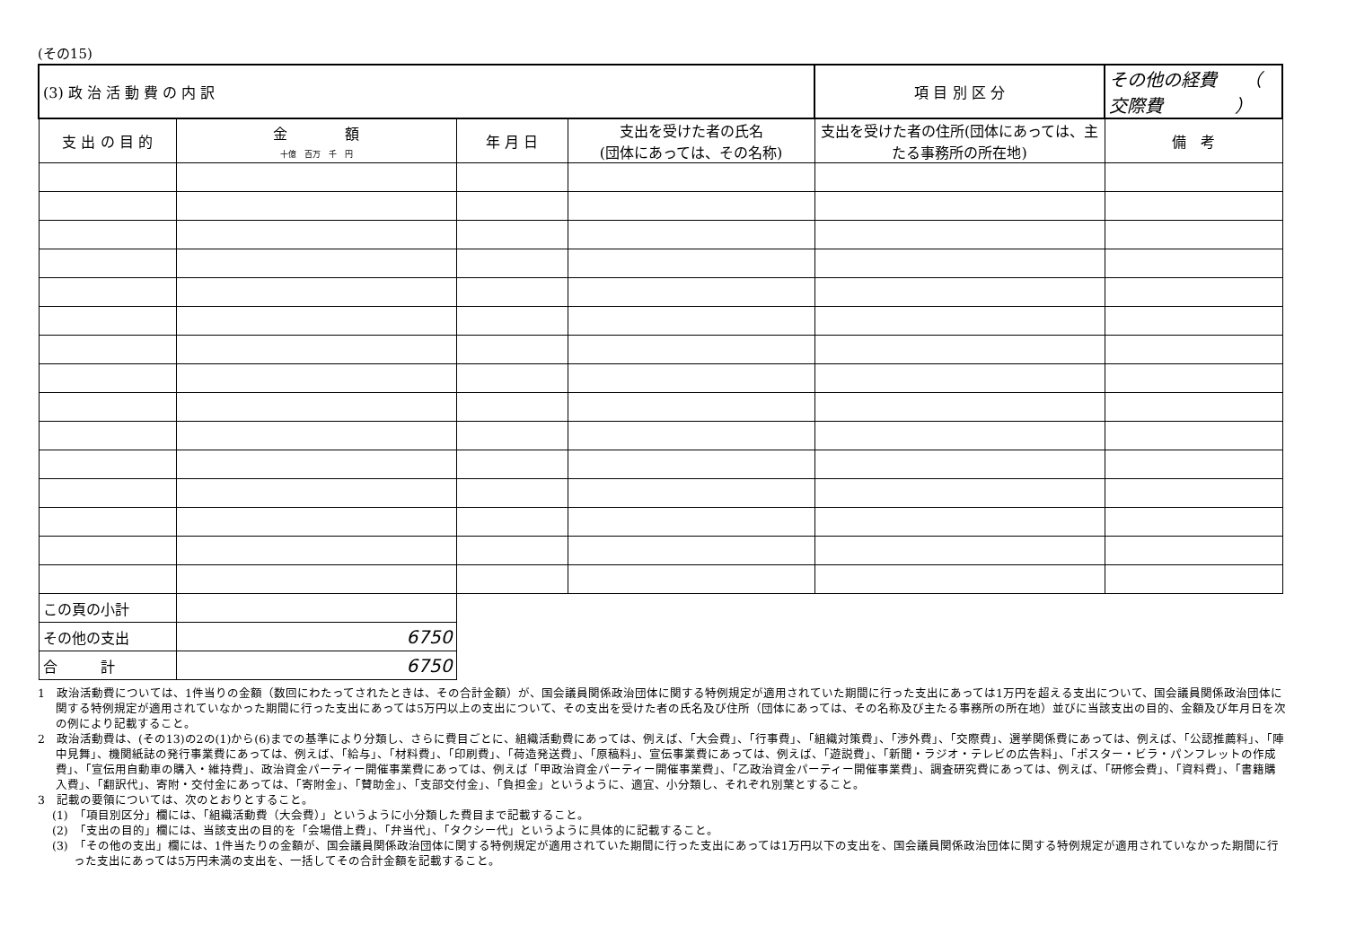(その15)
| (3) 政 治 活 動 費 の 内 訳 | | | | 項 目 別 区 分 | その他の経費 （ 交際費 ） |
| 支 出 の 目 的 | 金 額 十億 百万 千 円 | 年 月 日 | 支出を受けた者の氏名 (団体にあっては、その名称) | 支出を受けた者の住所(団体にあっては、主たる事務所の所在地) | 備 考 |
| この頁の小計 | | | | | |
| その他の支出 | 6750 | | | | |
| 合 計 | 6750 | | | | |
1　政治活動費については、1件当りの金額（数回にわたってされたときは、その合計金額）が、国会議員関係政治団体に関する特例規定が適用されていた期間に行った支出にあっては1万円を超える支出について、国会議員関係政治団体に関する特例規定が適用されていなかった期間に行った支出にあっては5万円以上の支出について、その支出を受けた者の氏名及び住所（団体にあっては、その名称及び主たる事務所の所在地）並びに当該支出の目的、金額及び年月日を次の例により記載すること。
2　政治活動費は、(その13)の2の(1)から(6)までの基準により分類し、さらに費目ごとに、組織活動費にあっては、例えば、「大会費」、「行事費」、「組織対策費」、「渉外費」、「交際費」、選挙関係費にあっては、例えば、「公認推薦料」、「陣中見舞」、機関紙誌の発行事業費にあっては、例えば、「給与」、「材料費」、「印刷費」、「荷造発送費」、「原稿料」、宣伝事業費にあっては、例えば、「遊説費」、「新聞・ラジオ・テレビの広告料」、「ポスター・ビラ・パンフレットの作成費」、「宣伝用自動車の購入・維持費」、政治資金パーティー開催事業費にあっては、例えば「甲政治資金パーティー開催事業費」、「乙政治資金パーティー開催事業費」、調査研究費にあっては、例えば、「研修会費」、「資料費」、「書籍購入費」、「翻訳代」、寄附・交付金にあっては、「寄附金」、「賛助金」、「支部交付金」、「負担金」というように、適宜、小分類し、それぞれ別葉とすること。
3　記載の要領については、次のとおりとすること。
(1)　「項目別区分」欄には、「組織活動費（大会費）」というように小分類した費目まで記載すること。
(2)　「支出の目的」欄には、当該支出の目的を「会場借上費」、「弁当代」、「タクシー代」というように具体的に記載すること。
(3)　「その他の支出」欄には、1件当たりの金額が、国会議員関係政治団体に関する特例規定が適用されていた期間に行った支出にあっては1万円以下の支出を、国会議員関係政治団体に関する特例規定が適用されていなかった期間に行った支出にあっては5万円未満の支出を、一括してその合計金額を記載すること。